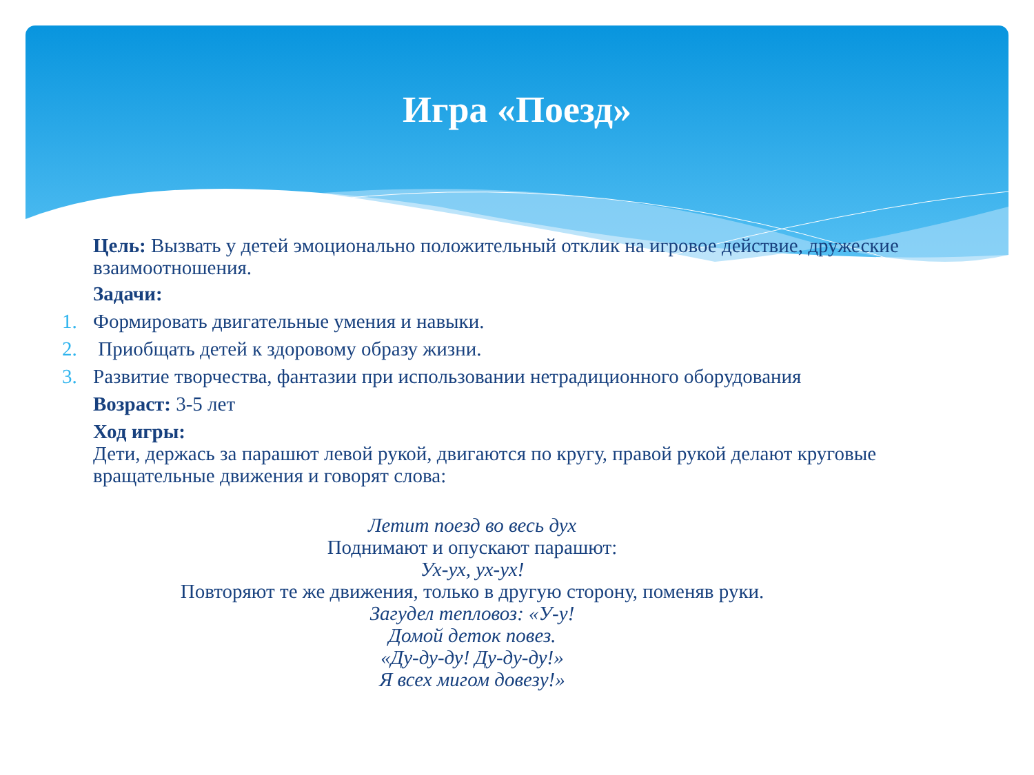Игра «Поезд»
Цель: Вызвать у детей эмоционально положительный отклик на игровое действие, дружеские взаимоотношения.
Задачи:
1. Формировать двигательные умения и навыки.
2. Приобщать детей к здоровому образу жизни.
3. Развитие творчества, фантазии при использовании нетрадиционного оборудования
Возраст: 3-5 лет
Ход игры:
Дети, держась за парашют левой рукой, двигаются по кругу, правой рукой делают круговые вращательные движения и говорят слова:
Летит поезд во весь дух
Поднимают и опускают парашют:
Ух-ух, ух-ух!
Повторяют те же движения, только в другую сторону, поменяв руки.
Загудел тепловоз: «У-у!
Домой деток повез.
«Ду-ду-ду! Ду-ду-ду!»
Я всех мигом довезу!»